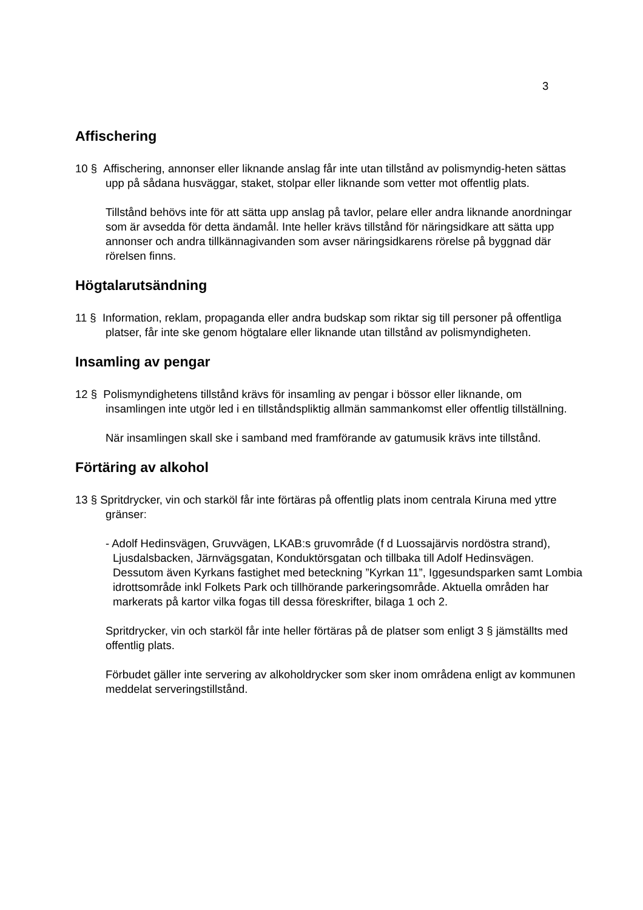3
Affischering
10 § Affischering, annonser eller liknande anslag får inte utan tillstånd av polismyndig-heten sättas upp på sådana husväggar, staket, stolpar eller liknande som vetter mot offentlig plats.
Tillstånd behövs inte för att sätta upp anslag på tavlor, pelare eller andra liknande anordningar som är avsedda för detta ändamål. Inte heller krävs tillstånd för näringsidkare att sätta upp annonser och andra tillkännagivanden som avser näringsidkarens rörelse på byggnad där rörelsen finns.
Högtalarutsändning
11 § Information, reklam, propaganda eller andra budskap som riktar sig till personer på offentliga platser, får inte ske genom högtalare eller liknande utan tillstånd av polismyndigheten.
Insamling av pengar
12 § Polismyndighetens tillstånd krävs för insamling av pengar i bössor eller liknande, om insamlingen inte utgör led i en tillståndspliktig allmän sammankomst eller offentlig tillställning.
När insamlingen skall ske i samband med framförande av gatumusik krävs inte tillstånd.
Förtäring av alkohol
13 § Spritdrycker, vin och starköl får inte förtäras på offentlig plats inom centrala Kiruna med yttre gränser:
- Adolf Hedinsvägen, Gruvvägen, LKAB:s gruvområde (f d Luossajärvis nordöstra strand), Ljusdalsbacken, Järnvägsgatan, Konduktörsgatan och tillbaka till Adolf Hedinsvägen. Dessutom även Kyrkans fastighet med beteckning ”Kyrkan 11”, Iggesundsparken samt Lombia idrottsområde inkl Folkets Park och tillhörande parkeringsområde. Aktuella områden har markerats på kartor vilka fogas till dessa föreskrifter, bilaga 1 och 2.
Spritdrycker, vin och starköl får inte heller förtäras på de platser som enligt 3 § jämställts med offentlig plats.
Förbudet gäller inte servering av alkoholdrycker som sker inom områdena enligt av kommunen meddelat serveringstillstånd.